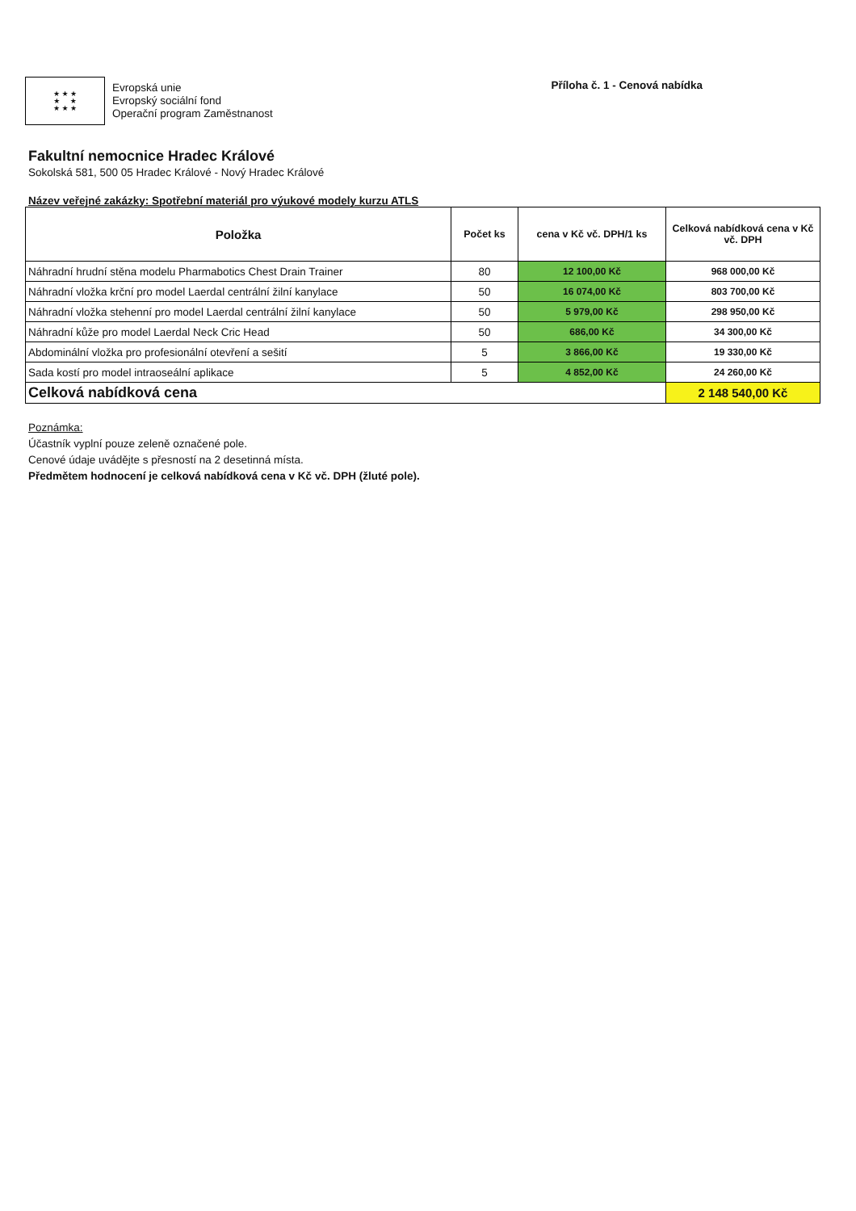★ ★ ★
★ ★
★ ★ ★
Evropská unie
Evropský sociální fond
Operační program Zaměstnanost
Příloha č. 1 - Cenová nabídka
Fakultní nemocnice Hradec Králové
Sokolská 581, 500 05 Hradec Králové - Nový Hradec Králové
Název veřejné zakázky: Spotřební materiál pro výukové modely kurzu ATLS
| Položka | Počet ks | cena v Kč vč. DPH/1 ks | Celková nabídková cena v Kč vč. DPH |
| --- | --- | --- | --- |
| Náhradní hrudní stěna modelu Pharmabotics Chest Drain Trainer | 80 | 12 100,00 Kč | 968 000,00 Kč |
| Náhradní vložka krční pro model Laerdal centrální žilní kanylace | 50 | 16 074,00 Kč | 803 700,00 Kč |
| Náhradní vložka stehenní pro model Laerdal centrální žilní kanylace | 50 | 5 979,00 Kč | 298 950,00 Kč |
| Náhradní kůže pro model Laerdal Neck Cric Head | 50 | 686,00 Kč | 34 300,00 Kč |
| Abdominální vložka pro profesionální otevření a sešití | 5 | 3 866,00 Kč | 19 330,00 Kč |
| Sada kostí pro model intraoseální aplikace | 5 | 4 852,00 Kč | 24 260,00 Kč |
| Celková nabídková cena | | | 2 148 540,00 Kč |
Poznámka:
Účastník vyplní pouze zeleně označené pole.
Cenové údaje uvádějte s přesností na 2 desetinná místa.
Předmětem hodnocení je celková nabídková cena v Kč vč. DPH (žluté pole).